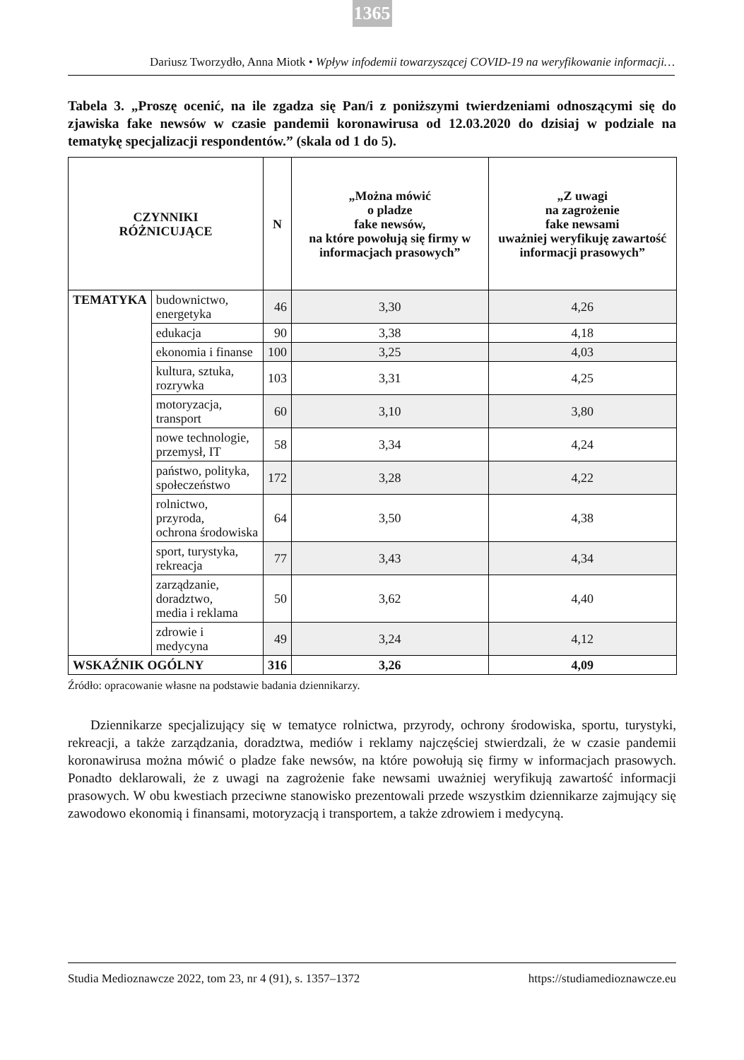1365
Dariusz Tworzydło, Anna Miotk • Wpływ infodemii towarzyszącej COVID-19 na weryfikowanie informacji…
Tabela 3. „Proszę ocenić, na ile zgadza się Pan/i z poniższymi twierdzeniami odnoszącymi się do zjawiska fake newsów w czasie pandemii koronawirusa od 12.03.2020 do dzisiaj w podziale na tematykę specjalizacji respondentów.” (skala od 1 do 5).
| CZYNNIKI RÓŻNICUJĄCE | | N | „Można mówić o pladze fake newsów, na które powołują się firmy w informacjach prasowych” | „Z uwagi na zagrożenie fake newsami uważniej weryfikuję zawartość informacji prasowych” |
| --- | --- | --- | --- | --- |
| TEMATYKA | budownictwo, energetyka | 46 | 3,30 | 4,26 |
| | edukacja | 90 | 3,38 | 4,18 |
| | ekonomia i finanse | 100 | 3,25 | 4,03 |
| | kultura, sztuka, rozrywka | 103 | 3,31 | 4,25 |
| | motoryzacja, transport | 60 | 3,10 | 3,80 |
| | nowe technologie, przemysł, IT | 58 | 3,34 | 4,24 |
| | państwo, polityka, społeczeństwo | 172 | 3,28 | 4,22 |
| | rolnictwo, przyroda, ochrona środowiska | 64 | 3,50 | 4,38 |
| | sport, turystyka, rekreacja | 77 | 3,43 | 4,34 |
| | zarządzanie, doradztwo, media i reklama | 50 | 3,62 | 4,40 |
| | zdrowie i medycyna | 49 | 3,24 | 4,12 |
| WSKAŹNIK OGÓLNY | | 316 | 3,26 | 4,09 |
Źródło: opracowanie własne na podstawie badania dziennikarzy.
Dziennikarze specjalizujący się w tematyce rolnictwa, przyrody, ochrony środowiska, sportu, turystyki, rekreacji, a także zarządzania, doradztwa, mediów i reklamy najczęściej stwierdzali, że w czasie pandemii koronawirusa można mówić o pladze fake newsów, na które powołują się firmy w informacjach prasowych. Ponadto deklarowali, że z uwagi na zagrożenie fake newsami uważniej weryfikują zawartość informacji prasowych. W obu kwestiach przeciwne stanowisko prezentowali przede wszystkim dziennikarze zajmujący się zawodowo ekonomią i finansami, motoryzacją i transportem, a także zdrowiem i medycyną.
Studia Medioznawcze 2022, tom 23, nr 4 (91), s. 1357–1372 https://studiamedioznawcze.eu